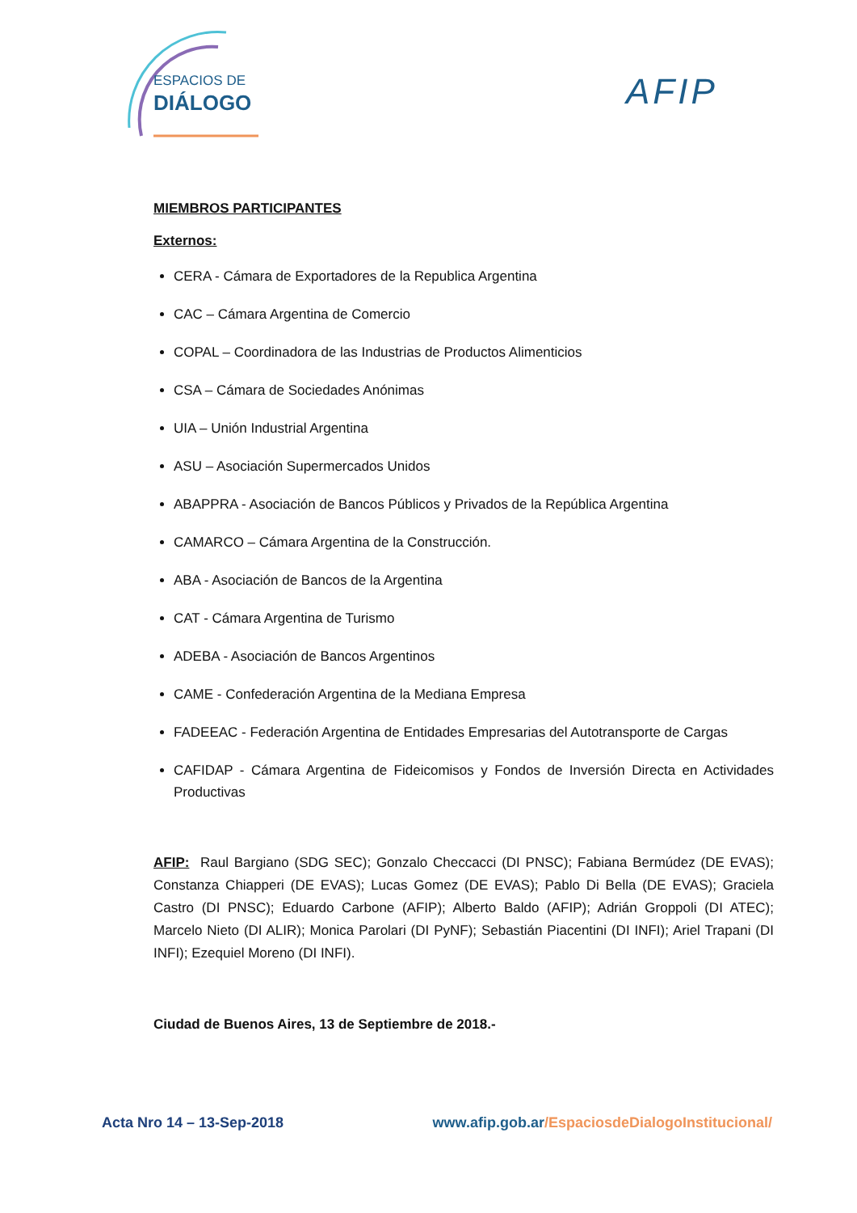ESPACIOS DE
DIÁLOGO
AFIP
MIEMBROS PARTICIPANTES
Externos:
CERA - Cámara de Exportadores de la Republica Argentina
CAC – Cámara Argentina de Comercio
COPAL – Coordinadora de las Industrias de Productos Alimenticios
CSA – Cámara de Sociedades Anónimas
UIA – Unión Industrial Argentina
ASU – Asociación Supermercados Unidos
ABAPPRA - Asociación de Bancos Públicos y Privados de la República Argentina
CAMARCO – Cámara Argentina de la Construcción.
ABA - Asociación de Bancos de la Argentina
CAT - Cámara Argentina de Turismo
ADEBA - Asociación de Bancos Argentinos
CAME - Confederación Argentina de la Mediana Empresa
FADEEAC - Federación Argentina de Entidades Empresarias del Autotransporte de Cargas
CAFIDAP - Cámara Argentina de Fideicomisos y Fondos de Inversión Directa en Actividades Productivas
AFIP: Raul Bargiano (SDG SEC); Gonzalo Checcacci (DI PNSC); Fabiana Bermúdez (DE EVAS); Constanza Chiapperi (DE EVAS); Lucas Gomez (DE EVAS); Pablo Di Bella (DE EVAS); Graciela Castro (DI PNSC); Eduardo Carbone (AFIP); Alberto Baldo (AFIP); Adrián Groppoli (DI ATEC); Marcelo Nieto (DI ALIR); Monica Parolari (DI PyNF); Sebastián Piacentini (DI INFI); Ariel Trapani (DI INFI); Ezequiel Moreno (DI INFI).
Ciudad de Buenos Aires, 13 de Septiembre de 2018.-
Acta Nro 14 – 13-Sep-2018 www.afip.gob.ar/EspaciosdeDialogoInstitucional/